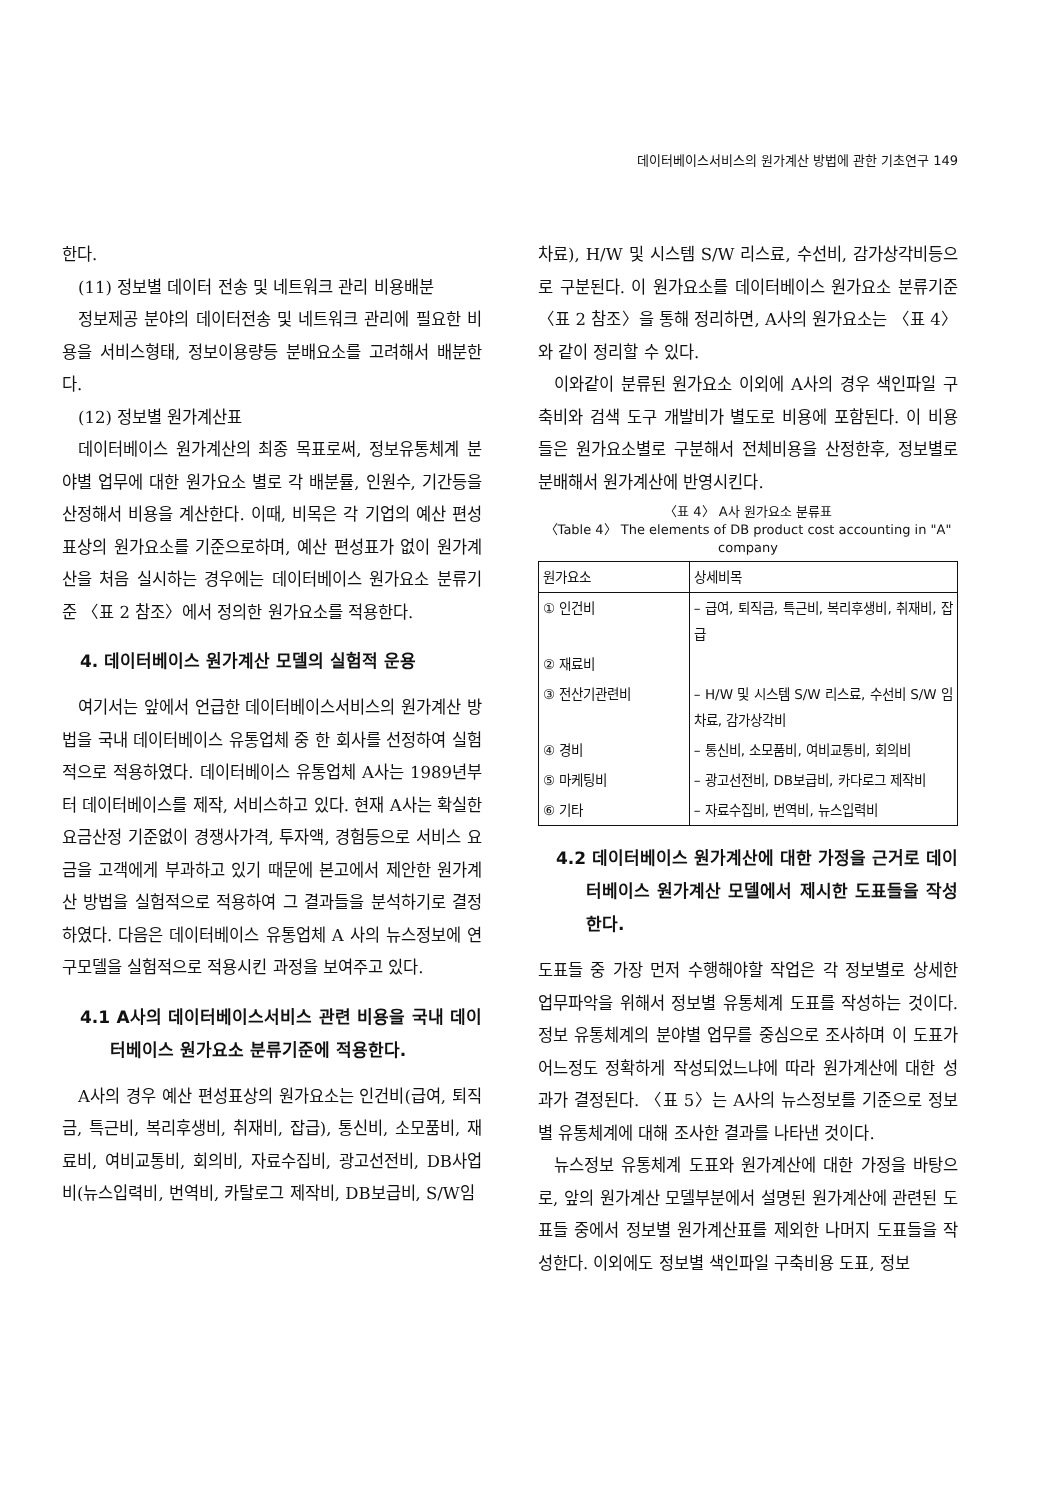데이터베이스서비스의 원가계산 방법에 관한 기초연구 149
한다.
(11) 정보별 데이터 전송 및 네트워크 관리 비용배분
정보제공 분야의 데이터전송 및 네트워크 관리에 필요한 비용을 서비스형태, 정보이용량등 분배요소를 고려해서 배분한다.
(12) 정보별 원가계산표
데이터베이스 원가계산의 최종 목표로써, 정보유통체계 분야별 업무에 대한 원가요소 별로 각 배분률, 인원수, 기간등을 산정해서 비용을 계산한다. 이때, 비목은 각 기업의 예산 편성표상의 원가요소를 기준으로하며, 예산 편성표가 없이 원가계산을 처음 실시하는 경우에는 데이터베이스 원가요소 분류기준 〈표 2 참조〉에서 정의한 원가요소를 적용한다.
4. 데이터베이스 원가계산 모델의 실험적 운용
여기서는 앞에서 언급한 데이터베이스서비스의 원가계산 방법을 국내 데이터베이스 유통업체 중 한 회사를 선정하여 실험적으로 적용하였다. 데이터베이스 유통업체 A사는 1989년부터 데이터베이스를 제작, 서비스하고 있다. 현재 A사는 확실한 요금산정 기준없이 경쟁사가격, 투자액, 경험등으로 서비스 요금을 고객에게 부과하고 있기 때문에 본고에서 제안한 원가계산 방법을 실험적으로 적용하여 그 결과들을 분석하기로 결정하였다. 다음은 데이터베이스 유통업체 A 사의 뉴스정보에 연구모델을 실험적으로 적용시킨 과정을 보여주고 있다.
4.1 A사의 데이터베이스서비스 관련 비용을 국내 데이터베이스 원가요소 분류기준에 적용한다.
A사의 경우 예산 편성표상의 원가요소는 인건비(급여, 퇴직금, 특근비, 복리후생비, 취재비, 잡급), 통신비, 소모품비, 재료비, 여비교통비, 회의비, 자료수집비, 광고선전비, DB사업비(뉴스입력비, 번역비, 카탈로그 제작비, DB보급비, S/W임
차료), H/W 및 시스템 S/W 리스료, 수선비, 감가상각비등으로 구분된다. 이 원가요소를 데이터베이스 원가요소 분류기준 〈표 2 참조〉을 통해 정리하면, A사의 원가요소는 〈표 4〉와 같이 정리할 수 있다.
이와같이 분류된 원가요소 이외에 A사의 경우 색인파일 구축비와 검색 도구 개발비가 별도로 비용에 포함된다. 이 비용들은 원가요소별로 구분해서 전체비용을 산정한후, 정보별로 분배해서 원가계산에 반영시킨다.
〈표 4〉 A사 원가요소 분류표
〈Table 4〉 The elements of DB product cost accounting in "A" company
| 원가요소 | 상세비목 |
| --- | --- |
| ① 인건비 | – 급여, 퇴직금, 특근비, 복리후생비, 취재비, 잡급 |
| ② 재료비 | |
| ③ 전산기관련비 | – H/W 및 시스템 S/W 리스료, 수선비 S/W 임차료, 감가상각비 |
| ④ 경비 | – 통신비, 소모품비, 여비교통비, 회의비 |
| ⑤ 마케팅비 | – 광고선전비, DB보급비, 카다로그 제작비 |
| ⑥ 기타 | – 자료수집비, 번역비, 뉴스입력비 |
4.2 데이터베이스 원가계산에 대한 가정을 근거로 데이터베이스 원가계산 모델에서 제시한 도표들을 작성한다.
도표들 중 가장 먼저 수행해야할 작업은 각 정보별로 상세한 업무파악을 위해서 정보별 유통체계 도표를 작성하는 것이다. 정보 유통체계의 분야별 업무를 중심으로 조사하며 이 도표가 어느정도 정확하게 작성되었느냐에 따라 원가계산에 대한 성과가 결정된다. 〈표 5〉는 A사의 뉴스정보를 기준으로 정보별 유통체계에 대해 조사한 결과를 나타낸 것이다.
뉴스정보 유통체계 도표와 원가계산에 대한 가정을 바탕으로, 앞의 원가계산 모델부분에서 설명된 원가계산에 관련된 도표들 중에서 정보별 원가계산표를 제외한 나머지 도표들을 작성한다. 이외에도 정보별 색인파일 구축비용 도표, 정보